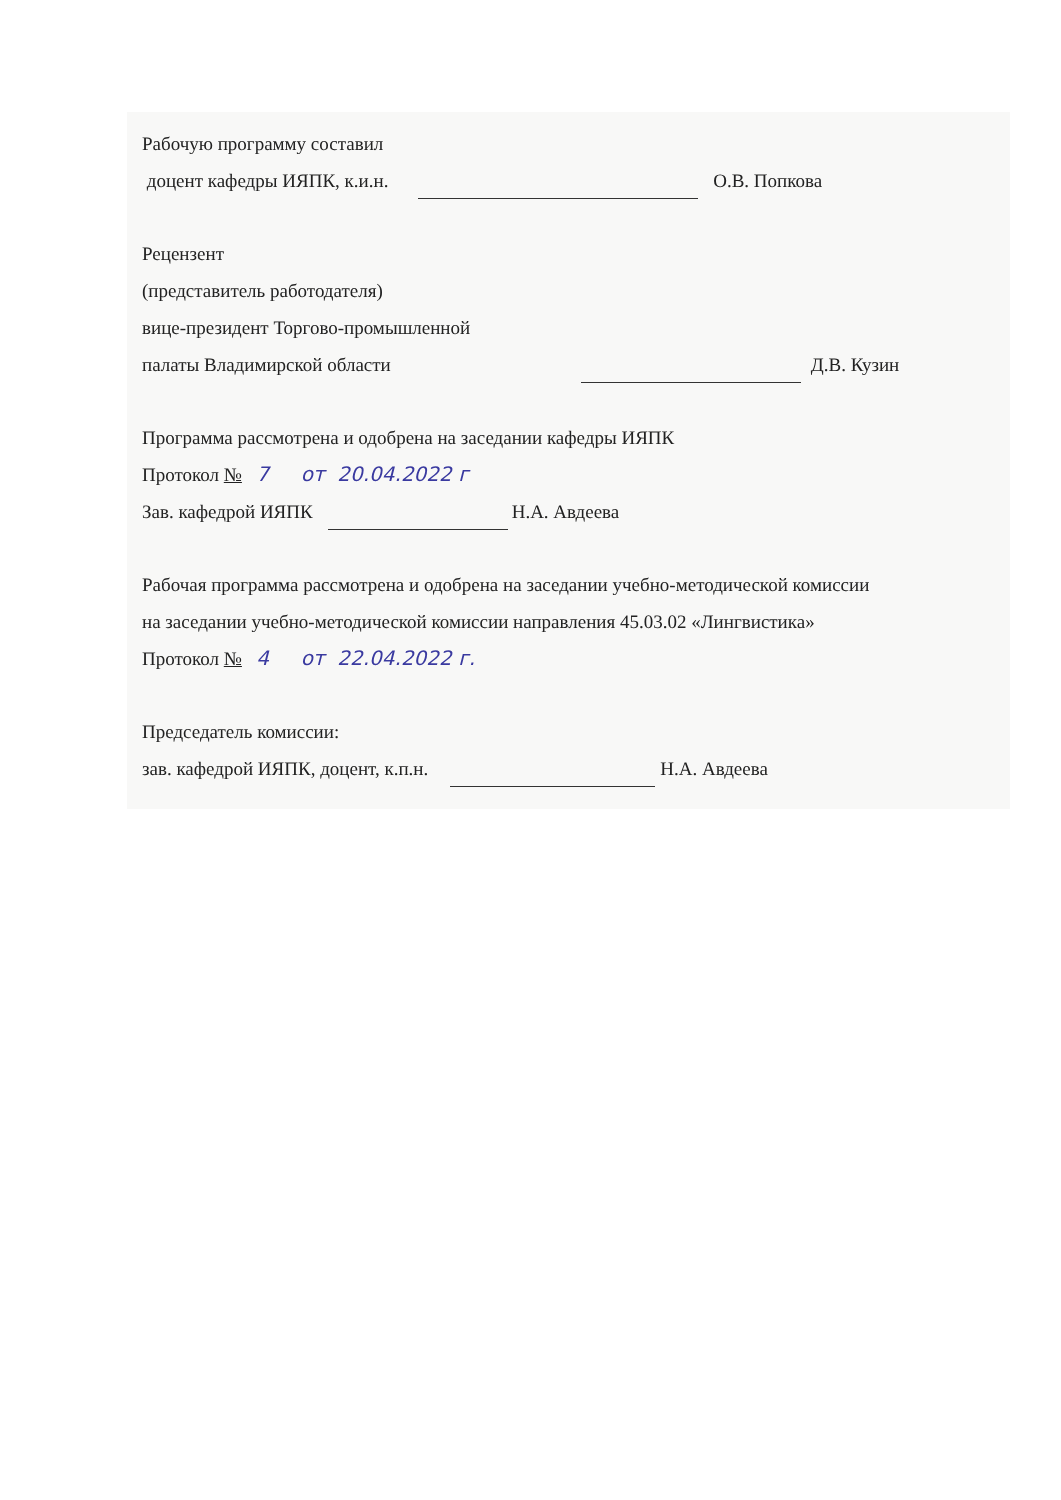Рабочую программу составил
доцент кафедры ИЯПК, к.и.н. О.В. Попкова
Рецензент
(представитель работодателя)
вице-президент Торгово-промышленной
палаты Владимирской области Д.В. Кузин
Программа рассмотрена и одобрена на заседании кафедры ИЯПК
Протокол № 7 от 20.04.2022 г
Зав. кафедрой ИЯПК Н.А. Авдеева
Рабочая программа рассмотрена и одобрена на заседании учебно-методической комиссии
на заседании учебно-методической комиссии направления 45.03.02 «Лингвистика»
Протокол № 4 от 22.04.2022 г.
Председатель комиссии:
зав. кафедрой ИЯПК, доцент, к.п.н. Н.А. Авдеева